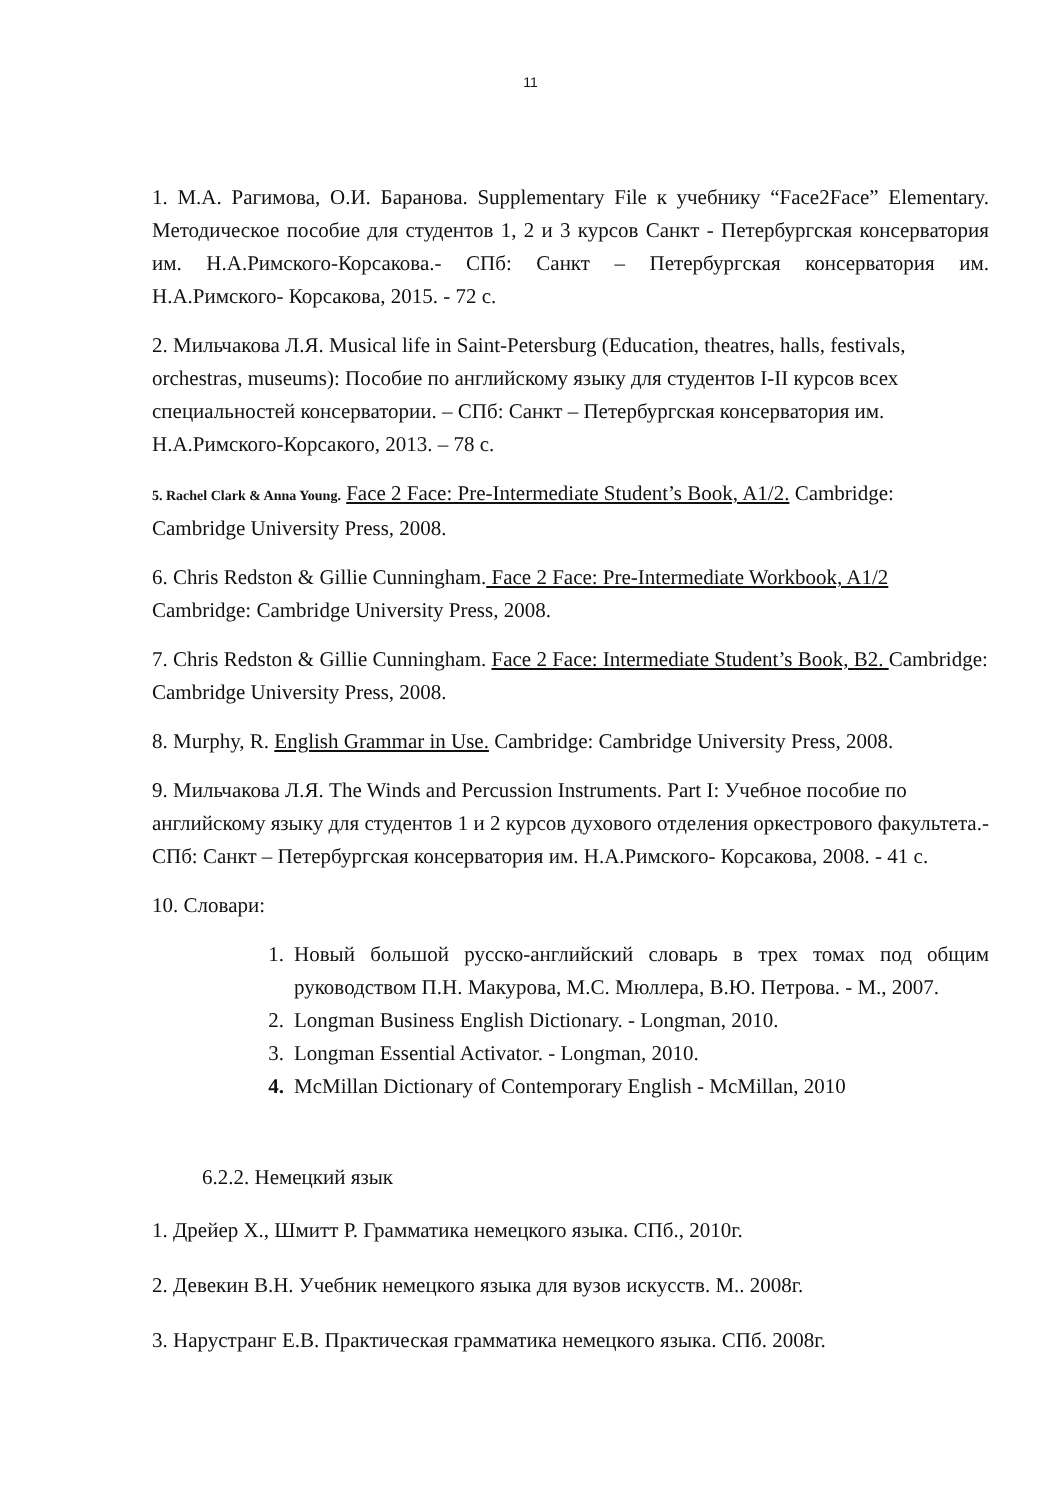11
1. М.А. Рагимова, О.И. Баранова. Supplementary File к учебнику “Face2Face” Elementary. Методическое пособие для студентов 1, 2 и 3 курсов Санкт - Петербургская консерватория им. Н.А.Римского-Корсакова.- СПб: Санкт – Петербургская консерватория им. Н.А.Римского- Корсакова, 2015. - 72 с.
2. Мильчакова Л.Я. Musical life in Saint-Petersburg (Education, theatres, halls, festivals, orchestras, museums): Пособие по английскому языку для студентов I-II курсов всех специальностей консерватории. – СПб: Санкт – Петербургская консерватория им. Н.А.Римского-Корсакого, 2013. – 78 с.
5. Rachel Clark & Anna Young. Face 2 Face: Pre-Intermediate Student’s Book, A1/2. Cambridge: Cambridge University Press, 2008.
6. Chris Redston & Gillie Cunningham. Face 2 Face: Pre-Intermediate Workbook, A1/2 Cambridge: Cambridge University Press, 2008.
7. Chris Redston & Gillie Cunningham. Face 2 Face: Intermediate Student’s Book, B2. Cambridge: Cambridge University Press, 2008.
8. Murphy, R. English Grammar in Use. Cambridge: Cambridge University Press, 2008.
9. Мильчакова Л.Я. The Winds and Percussion Instruments. Part I: Учебное пособие по английскому языку для студентов 1 и 2 курсов духового отделения оркестрового факультета.- СПб: Санкт – Петербургская консерватория им. Н.А.Римского- Корсакова, 2008. - 41 с.
10. Словари:
1. Новый большой русско-английский словарь в трех томах под общим руководством П.Н. Макурова, М.С. Мюллера, В.Ю. Петрова. - М., 2007.
2. Longman Business English Dictionary. - Longman, 2010.
3. Longman Essential Activator. - Longman, 2010.
4. McMillan Dictionary of Contemporary English - McMillan, 2010
6.2.2. Немецкий язык
1. Дрейер Х., Шмитт Р. Грамматика немецкого языка. СПб., 2010г.
2. Девекин В.Н. Учебник немецкого языка для вузов искусств. М.. 2008г.
3. Нарустранг Е.В. Практическая грамматика немецкого языка. СПб. 2008г.